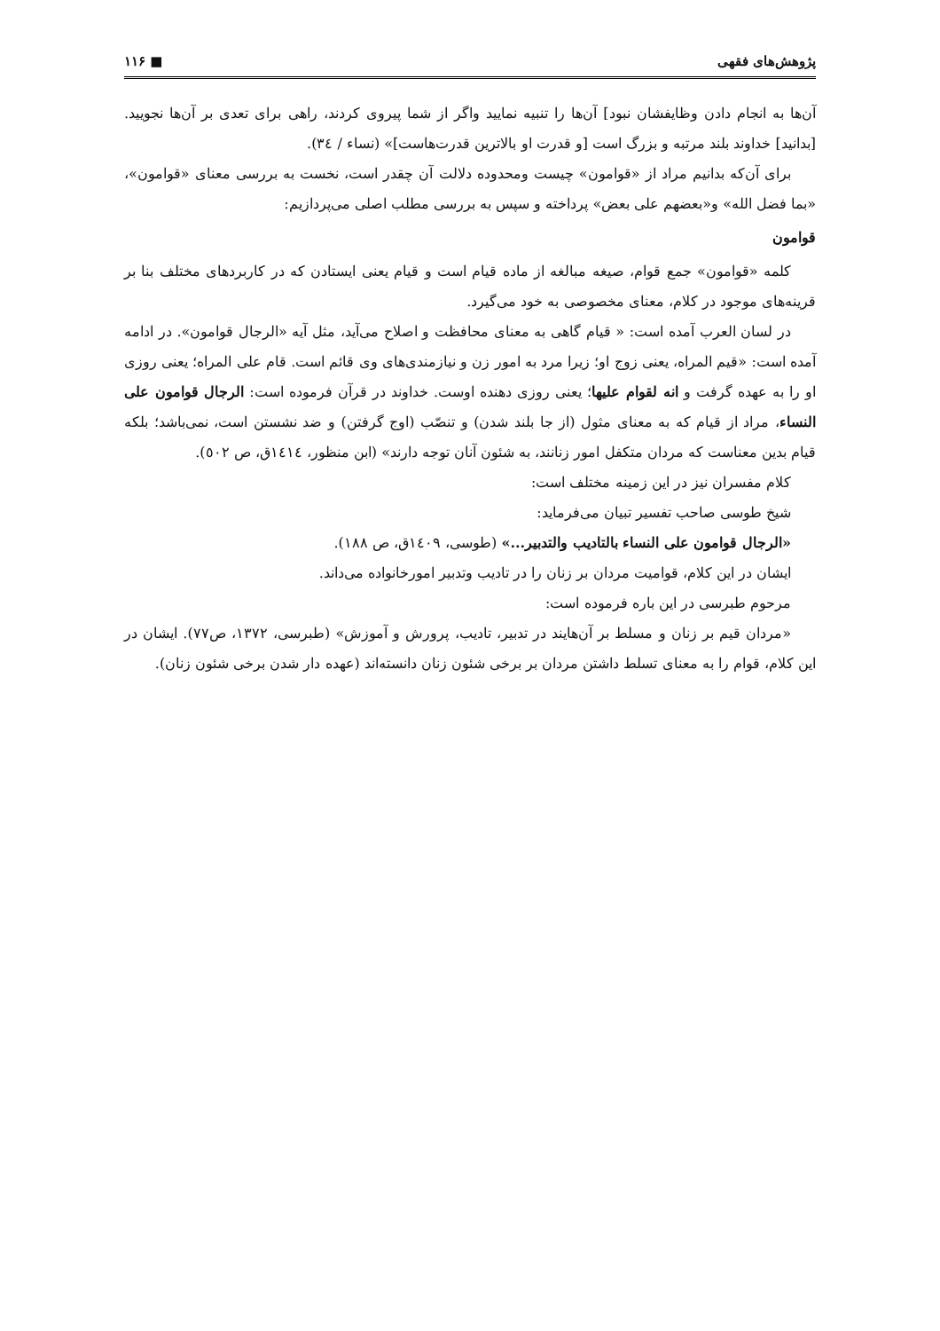پژوهش‌های فقهی ■ ۱۱۶
آن‌ها به انجام دادن وظایفشان نبود] آن‌ها را تنبیه نمایید واگر از شما پیروی کردند، راهی برای تعدی بر آن‌ها نجویید. [بدانید] خداوند بلند مرتبه و بزرگ است [و قدرت او بالاترین قدرت‌هاست]» (نساء / ٣٤).
برای آن‌که بدانیم مراد از «قوامون» چیست ومحدوده دلالت آن چقدر است، نخست به بررسی معنای «قوامون»، «بما فضل الله» و«بعضهم علی بعض» پرداخته و سپس به بررسی مطلب اصلی می‌پردازیم:
قوامون
کلمه «قوامون» جمع قوام، صیغه مبالغه از ماده قیام است و قیام یعنی ایستادن که در کاربردهای مختلف بنا بر قرینه‌های موجود در کلام، معنای مخصوصی به خود می‌گیرد.
در لسان العرب آمده است: « قیام گاهی به معنای محافظت و اصلاح می‌آید، مثل آیه «الرجال قوامون». در ادامه آمده است: «قیم المراه، یعنی زوج او؛ زیرا مرد به امور زن و نیازمندی‌های وی قائم است. قام علی المراه؛ یعنی روزی او را به عهده گرفت و انه لقوام علیها؛ یعنی روزی دهنده اوست. خداوند در قرآن فرموده است: الرجال قوامون علی النساء، مراد از قیام که به معنای مثول (از جا بلند شدن) و تنصّب (اوج گرفتن) و ضد نشستن است، نمی‌باشد؛ بلکه قیام بدین معناست که مردان متکفل امور زنانند، به شئون آنان توجه دارند» (ابن منظور، ١٤١٤ق، ص ٥٠٢).
کلام مفسران نیز در این زمینه مختلف است:
شیخ طوسی صاحب تفسیر تبیان می‌فرماید:
«الرجال قوامون علی النساء بالتادیب والتدبیر...» (طوسی، ١٤٠٩ق، ص ١٨٨).
ایشان در این کلام، قوامیت مردان بر زنان را در تادیب وتدبیر امورخانواده می‌داند.
مرحوم طبرسی در این باره فرموده است:
«مردان قیم بر زنان و مسلط بر آن‌هایند در تدبیر، تادیب، پرورش و آموزش» (طبرسی، ١٣٧٢، ص٧٧). ایشان در این کلام، قوام را به معنای تسلط داشتن مردان بر برخی شئون زنان دانسته‌اند (عهده دار شدن برخی شئون زنان).